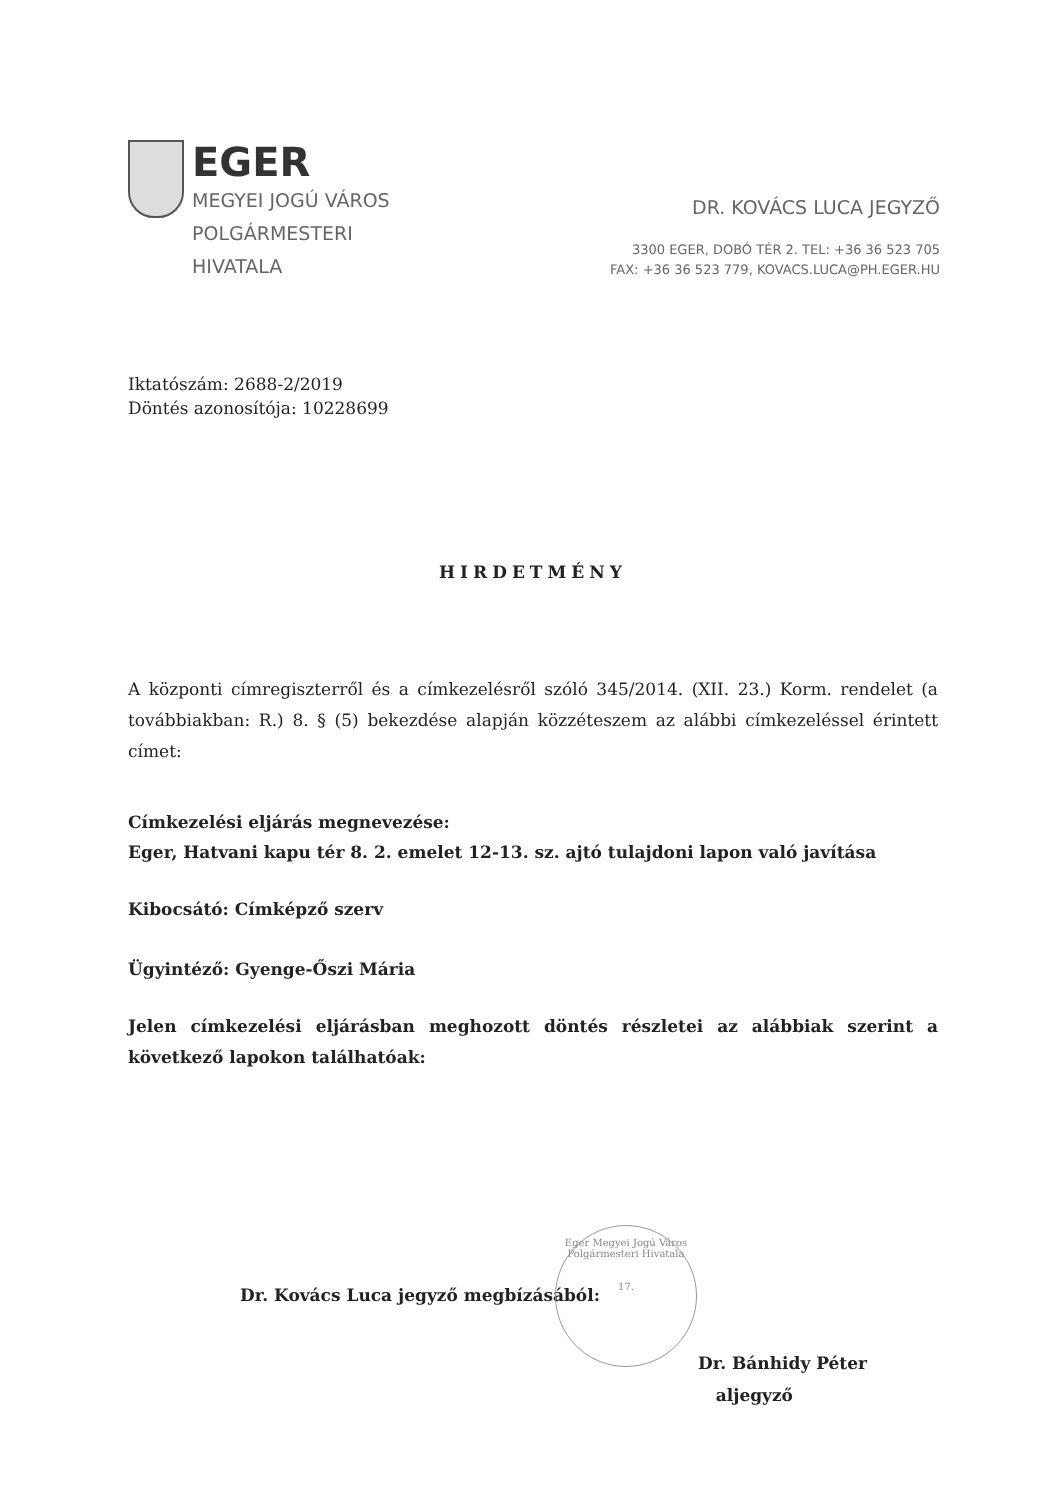EGER
MEGYEI JOGÚ VÁROS
POLGÁRMESTERI
HIVATALA
DR. KOVÁCS LUCA JEGYZŐ
3300 EGER, DOBÓ TÉR 2. TEL: +36 36 523 705
FAX: +36 36 523 779, KOVACS.LUCA@PH.EGER.HU
Iktatószám: 2688-2/2019
Döntés azonosítója: 10228699
HIRDETMÉNY
A központi címregiszterről és a címkezelésről szóló 345/2014. (XII. 23.) Korm. rendelet (a továbbiakban: R.) 8. § (5) bekezdése alapján közzéteszem az alábbi címkezeléssel érintett címet:
Címkezelési eljárás megnevezése:
Eger, Hatvani kapu tér 8. 2. emelet 12-13. sz. ajtó tulajdoni lapon való javítása
Kibocsátó: Címképző szerv
Ügyintéző: Gyenge-Őszi Mária
Jelen címkezelési eljárásban meghozott döntés részletei az alábbiak szerint a következő lapokon találhatóak:
Dr. Kovács Luca jegyző megbízásából:
Dr. Bánhidy Péter
aljegyző
Eger Megyei Jogú Város Polgármesteri Hivatala
17.